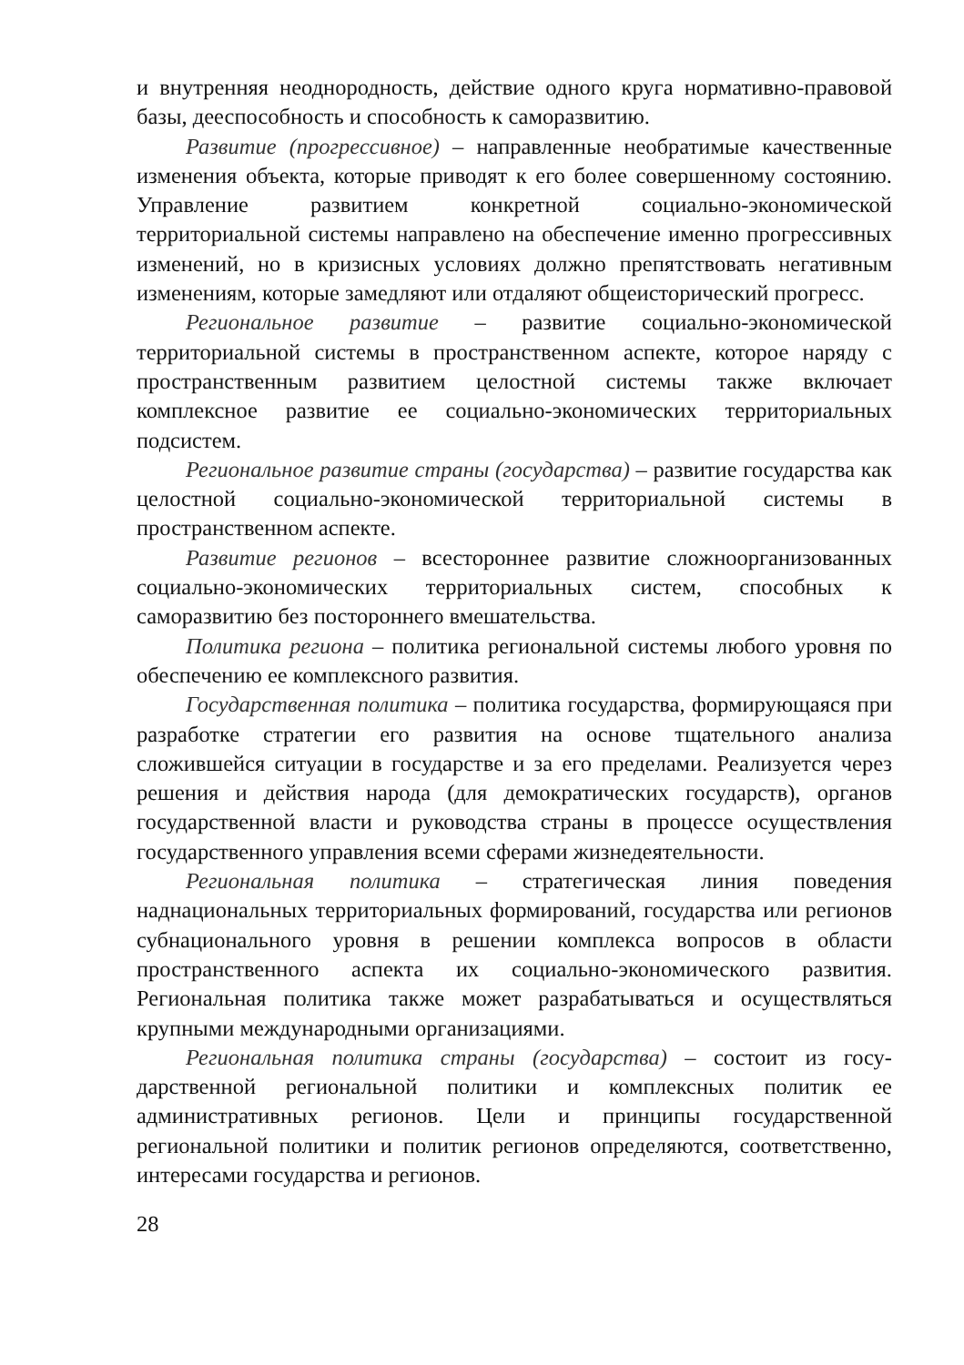и внутренняя неоднородность, действие одного круга норматив­но-правовой базы, дееспособность и способность к саморазвитию.
Развитие (прогрессивное) – направленные необратимые каче­ственные изменения объекта, которые приводят к его более со­вершенному состоянию. Управление развитием конкретной со­циально-экономической территориальной системы направлено на обеспечение именно прогрессивных изменений, но в кризис­ных условиях должно препятствовать негативным изменениям, которые замедляют или отдаляют общеисторический прогресс.
Региональное развитие – развитие социально-экономической территориальной системы в пространственном аспекте, которое наряду с пространственным развитием целостной системы также включает комплексное развитие ее социально-экономических территориальных подсистем.
Региональное развитие страны (государства) – развитие государ­ства как целостной социально-экономической территориальной системы в пространственном аспекте.
Развитие регионов – всестороннее развитие сложноорганизо­ванных социально-экономических территориальных систем, спо­собных к саморазвитию без постороннего вмешательства.
Политика региона – политика региональной системы любого уровня по обеспечению ее комплексного развития.
Государственная политика – политика государства, форми­рующаяся при разработке стратегии его развития на основе тща­тельного анализа сложившейся ситуации в государстве и за его пределами. Реализуется через решения и действия народа (для демократических государств), органов государственной власти и руководства страны в процессе осуществления государственного управления всеми сферами жизнедеятельности.
Региональная политика – стратегическая линия поведения наднациональных территориальных формирований, государства или регионов субнационального уровня в решении комплекса вопросов в области пространственного аспекта их социально-экономического развития. Региональная политика также может разрабатываться и осуществляться крупными международными организациями.
Региональная политика страны (государства) – состоит из госу­дарственной региональной политики и комплексных политик ее административных регионов. Цели и принципы государственной региональной политики и политик регионов определяются, со­ответственно, интересами государства и регионов.
28